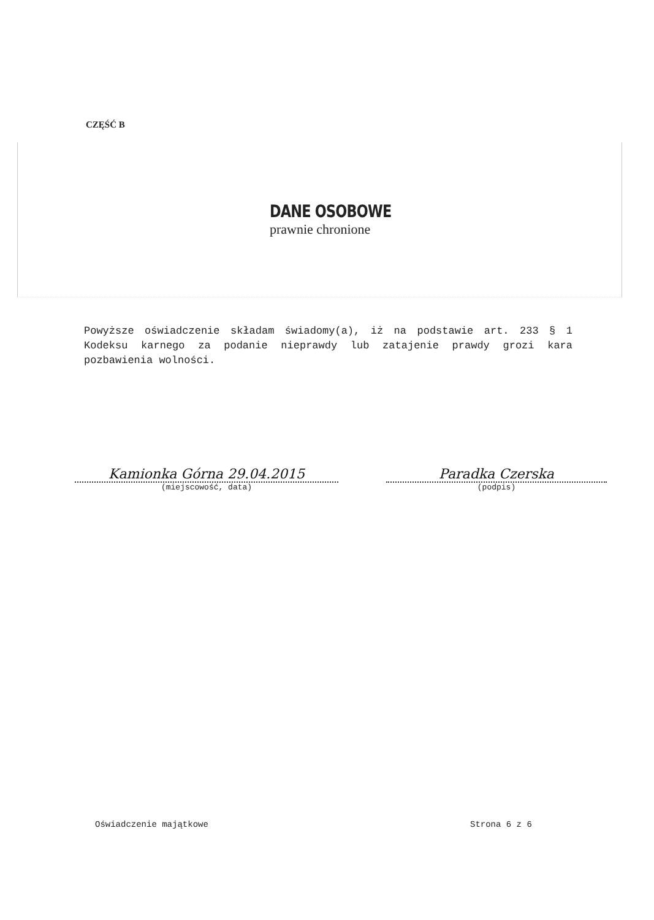CZĘŚĆ B
DANE OSOBOWE
prawnie chronione
Powyższe oświadczenie składam świadomy(a), iż na podstawie art. 233 § 1 Kodeksu karnego za podanie nieprawdy lub zatajenie prawdy grozi kara pozbawienia wolności.
Kamionka Górna 29.04.2015
(miejscowość, data)
Paradka Czerska
(podpis)
Oświadczenie majątkowe Strona 6 z 6